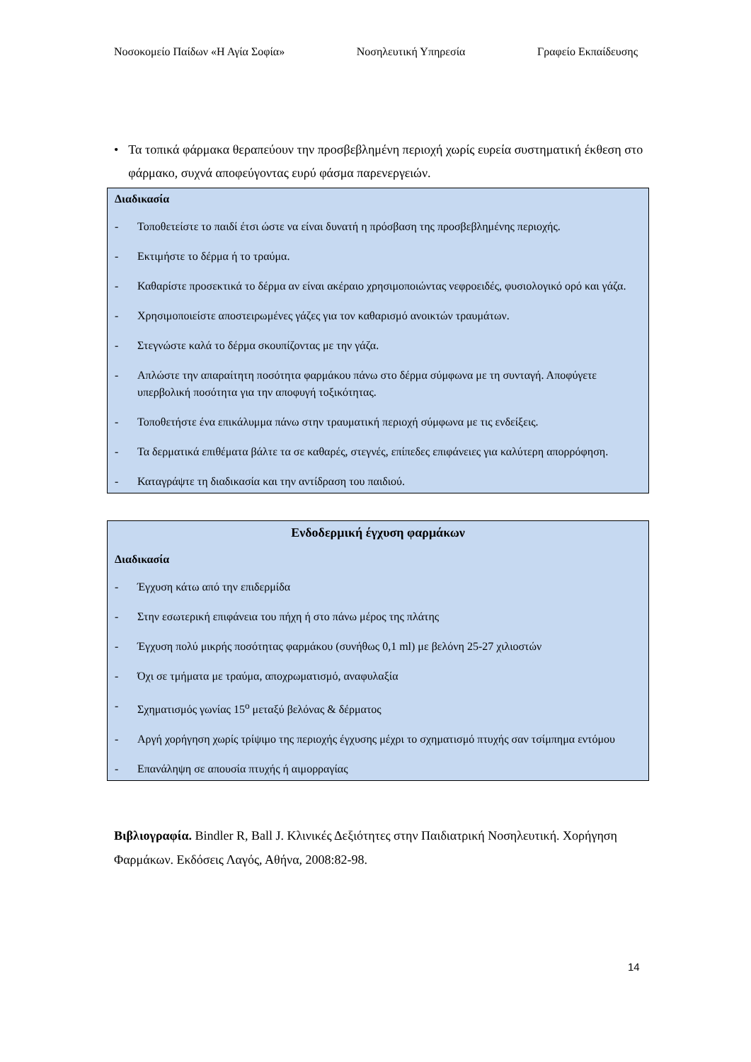Νοσοκομείο Παίδων «Η Αγία Σοφία» Νοσηλευτική Υπηρεσία Γραφείο Εκπαίδευσης
• Τα τοπικά φάρμακα θεραπεύουν την προσβεβλημένη περιοχή χωρίς ευρεία συστηματική έκθεση στο φάρμακο, συχνά αποφεύγοντας ευρύ φάσμα παρενεργειών.
Διαδικασία
- Τοποθετείστε το παιδί έτσι ώστε να είναι δυνατή η πρόσβαση της προσβεβλημένης περιοχής.
- Εκτιμήστε το δέρμα ή το τραύμα.
- Καθαρίστε προσεκτικά το δέρμα αν είναι ακέραιο χρησιμοποιώντας νεφροειδές, φυσιολογικό ορό και γάζα.
- Χρησιμοποιείστε αποστειρωμένες γάζες για τον καθαρισμό ανοικτών τραυμάτων.
- Στεγνώστε καλά το δέρμα σκουπίζοντας με την γάζα.
- Απλώστε την απαραίτητη ποσότητα φαρμάκου πάνω στο δέρμα σύμφωνα με τη συνταγή. Αποφύγετε υπερβολική ποσότητα για την αποφυγή τοξικότητας.
- Τοποθετήστε ένα επικάλυμμα πάνω στην τραυματική περιοχή σύμφωνα με τις ενδείξεις.
- Τα δερματικά επιθέματα βάλτε τα σε καθαρές, στεγνές, επίπεδες επιφάνειες για καλύτερη απορρόφηση.
- Καταγράψτε τη διαδικασία και την αντίδραση του παιδιού.
Ενδοδερμική έγχυση φαρμάκων
Διαδικασία
- Έγχυση κάτω από την επιδερμίδα
- Στην εσωτερική επιφάνεια του πήχη ή στο πάνω μέρος της πλάτης
- Έγχυση πολύ μικρής ποσότητας φαρμάκου (συνήθως 0,1 ml) με βελόνη 25-27 χιλιοστών
- Όχι σε τμήματα με τραύμα, αποχρωματισμό, αναφυλαξία
- Σχηματισμός γωνίας 15<sup>ο</sup> μεταξύ βελόνας & δέρματος
- Αργή χορήγηση χωρίς τρίψιμο της περιοχής έγχυσης μέχρι το σχηματισμό πτυχής σαν τσίμπημα εντόμου
- Επανάληψη σε απουσία πτυχής ή αιμορραγίας
Βιβλιογραφία. Bindler R, Ball J. Κλινικές Δεξιότητες στην Παιδιατρική Νοσηλευτική. Χορήγηση Φαρμάκων. Εκδόσεις Λαγός, Αθήνα, 2008:82-98.
14